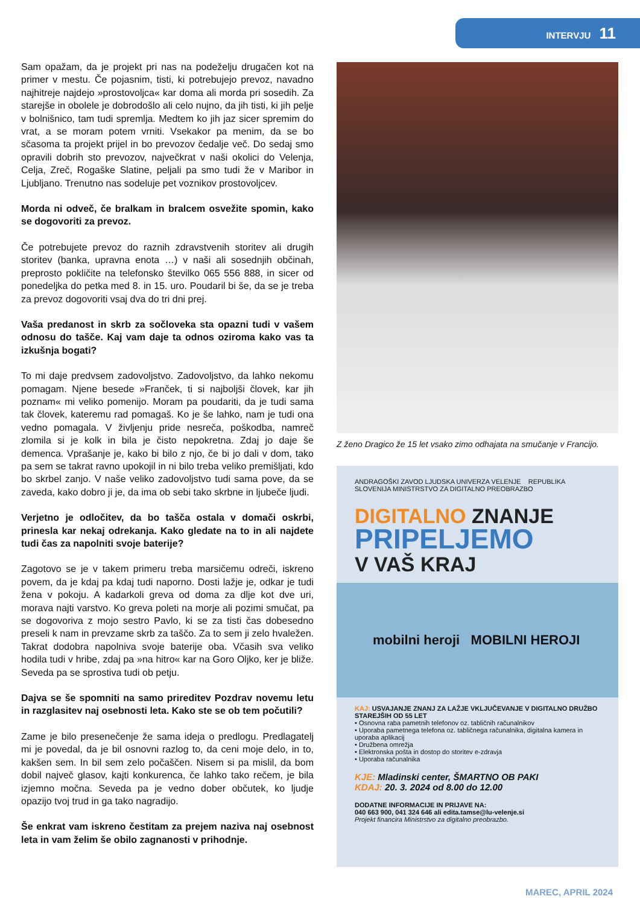INTERVJU 11
Sam opažam, da je projekt pri nas na podeželju drugačen kot na primer v mestu. Če pojasnim, tisti, ki potrebujejo prevoz, navadno najhitreje najdejo »prostovoljca« kar doma ali morda pri sosedih. Za starejše in obolele je dobrodošlo ali celo nujno, da jih tisti, ki jih pelje v bolnišnico, tam tudi spremlja. Medtem ko jih jaz sicer spremim do vrat, a se moram potem vrniti. Vsekakor pa menim, da se bo sčasoma ta projekt prijel in bo prevozov čedalje več. Do sedaj smo opravili dobrih sto prevozov, največkrat v naši okolici do Velenja, Celja, Zreč, Rogaške Slatine, peljali pa smo tudi že v Maribor in Ljubljano. Trenutno nas sodeluje pet voznikov prostovoljcev.
Morda ni odveč, če bralkam in bralcem osvežite spomin, kako se dogovoriti za prevoz.
Če potrebujete prevoz do raznih zdravstvenih storitev ali drugih storitev (banka, upravna enota …) v naši ali sosednjih občinah, preprosto pokličite na telefonsko številko 065 556 888, in sicer od ponedeljka do petka med 8. in 15. uro. Poudaril bi še, da se je treba za prevoz dogovoriti vsaj dva do tri dni prej.
Vaša predanost in skrb za sočloveka sta opazni tudi v vašem odnosu do taščе. Kaj vam daje ta odnos oziroma kako vas ta izkušnja bogati?
To mi daje predvsem zadovoljstvo. Zadovoljstvo, da lahko nekomu pomagam. Njene besede »Franček, ti si najboljši človek, kar jih poznam« mi veliko pomenijo. Moram pa poudariti, da je tudi sama tak človek, kateremu rad pomagaš. Ko je še lahko, nam je tudi ona vedno pomagala. V življenju pride nesreča, poškodba, namreč zlomila si je kolk in bila je čisto nepokretna. Zdaj jo daje še demenca. Vprašanje je, kako bi bilo z njo, če bi jo dali v dom, tako pa sem se takrat ravno upokojil in ni bilo treba veliko premišljati, kdo bo skrbel zanjo. V naše veliko zadovoljstvo tudi sama pove, da se zaveda, kako dobro ji je, da ima ob sebi tako skrbne in ljubeče ljudi.
Verjetno je odločitev, da bo tašča ostala v domači oskrbi, prinesla kar nekaj odrekanja. Kako gledate na to in ali najdete tudi čas za napolniti svoje baterije?
Zagotovo se je v takem primeru treba marsičemu odreči, iskreno povem, da je kdaj pa kdaj tudi naporno. Dosti lažje je, odkar je tudi žena v pokoju. A kadarkoli greva od doma za dlje kot dve uri, morava najti varstvo. Ko greva poleti na morje ali pozimi smučat, pa se dogovoriva z mojo sestro Pavlo, ki se za tisti čas dobesedno preseli k nam in prevzame skrb za taščo. Za to sem ji zelo hvaležen. Takrat dodobra napolniva svoje baterije oba. Včasih sva veliko hodila tudi v hribe, zdaj pa »na hitro« kar na Goro Oljko, ker je bliže. Seveda pa se sprostiva tudi ob petju.
Dajva se še spomniti na samo prireditev Pozdrav novemu letu in razglasitev naj osebnosti leta. Kako ste se ob tem počutili?
Zame je bilo presenečenje že sama ideja o predlogu. Predlagatelj mi je povedal, da je bil osnovni razlog to, da ceni moje delo, in to, kakšen sem. In bil sem zelo počaščen. Nisem si pa mislil, da bom dobil največ glasov, kajti konkurenca, če lahko tako rečem, je bila izjemno močna. Seveda pa je vedno dober občutek, ko ljudje opazijo tvoj trud in ga tako nagradijo.
Še enkrat vam iskreno čestitam za prejem naziva naj osebnost leta in vam želim še obilo zagnanosti v prihodnje.
Z ženo Dragico že 15 let vsako zimo odhajata na smučanje v Francijo.
ANDRAGOŠKI ZAVOD LJUDSKA UNIVERZA VELENJE REPUBLIKA SLOVENIJA MINISTRSTVO ZA DIGITALNO PREOBRAZBO
DIGITALNO ZNANJE
PRIPELJEMO
V VAŠ KRAJ
mobilni heroji MOBILNI HEROJI
KAJ: USVAJANJE ZNANJ ZA LAŽJE VKLJUČEVANJE V DIGITALNO DRUŽBO STAREJŠIH OD 55 LET
• Osnovna raba pametnih telefonov oz. tabličnih računalnikov
• Uporaba pametnega telefona oz. tabličnega računalnika, digitalna kamera in uporaba aplikacij
• Družbena omrežja
• Elektronska pošta in dostop do storitev e-zdravja
• Uporaba računalnika
KJE: Mladinski center, ŠMARTNO OB PAKI
KDAJ: 20. 3. 2024 od 8.00 do 12.00
DODATNE INFORMACIJE IN PRIJAVE NA:
040 663 900, 041 324 646 ali edita.tamse@lu-velenje.si
Projekt financira Ministrstvo za digitalno preobrazbo.
MAREC, APRIL 2024